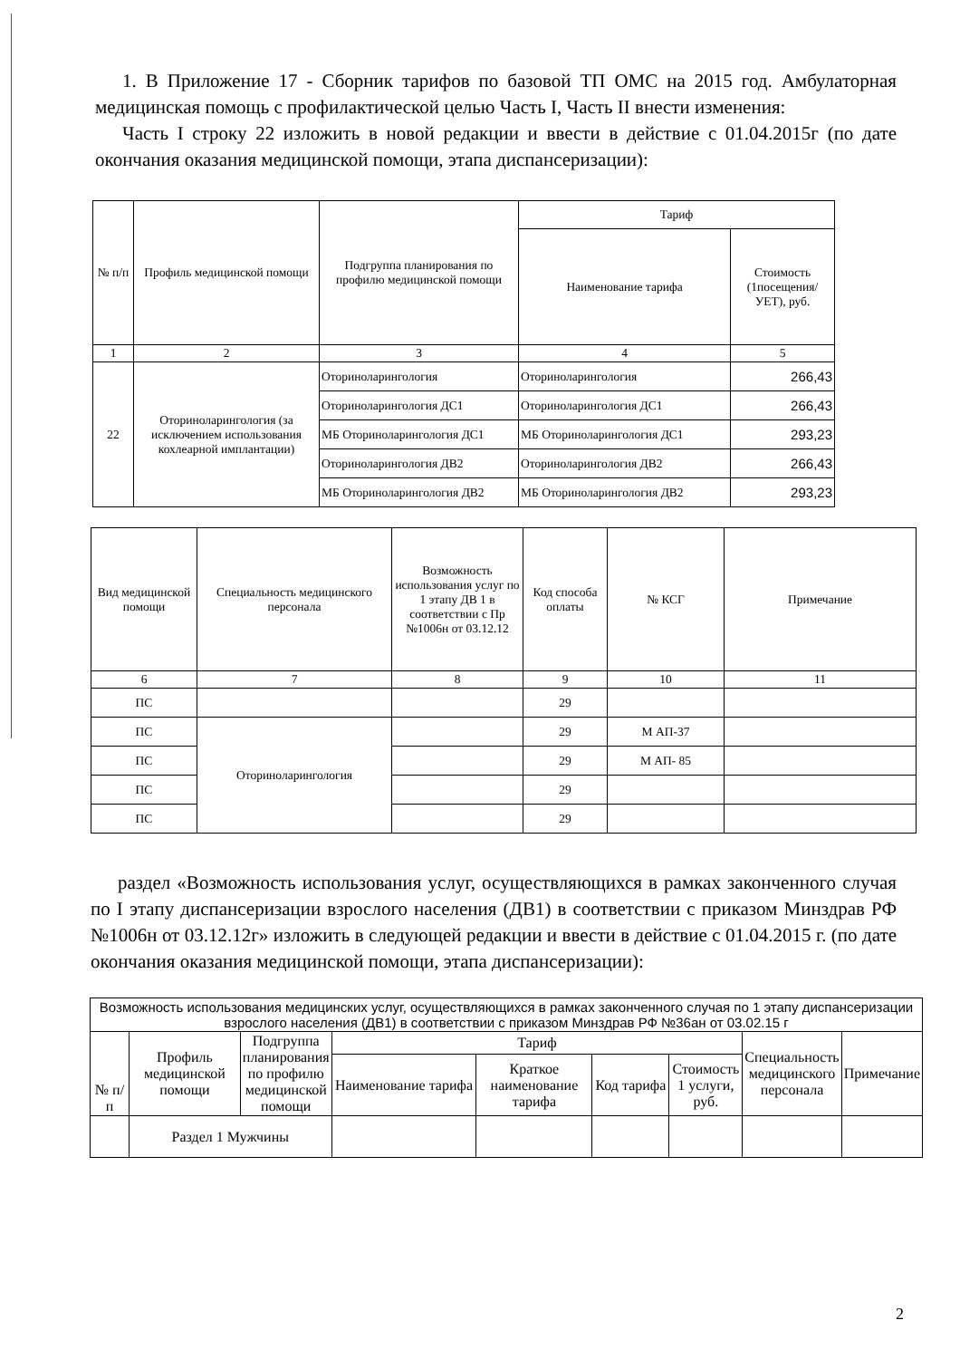1. В Приложение 17 - Сборник тарифов по базовой ТП ОМС на 2015 год. Амбулаторная медицинская помощь с профилактической целью Часть I, Часть II внести изменения:
Часть I строку 22 изложить в новой редакции и ввести в действие с 01.04.2015г (по дате окончания оказания медицинской помощи, этапа диспансеризации):
| № п/п | Профиль медицинской помощи | Подгруппа планирования по профилю медицинской помощи | Тариф | |
| --- | --- | --- | --- | --- |
| | | | Наименование тарифа | Стоимость (1посещения/ УЕТ), руб. |
| 1 | 2 | 3 | 4 | 5 |
| 22 | Оториноларингология (за исключением использования кохлеарной имплантации) | Оториноларингология | Оториноларингология | 266,43 |
| | | Оториноларингология ДС1 | Оториноларингология ДС1 | 266,43 |
| | | МБ Оториноларингология ДС1 | МБ Оториноларингология ДС1 | 293,23 |
| | | Оториноларингология ДВ2 | Оториноларингология ДВ2 | 266,43 |
| | | МБ Оториноларингология ДВ2 | МБ Оториноларингология ДВ2 | 293,23 |
| Вид медицинской помощи | Специальность медицинского персонала | Возможность использования услуг по 1 этапу ДВ 1 в соответствии с Пр №1006н от 03.12.12 | Код способа оплаты | № КСГ | Примечание |
| --- | --- | --- | --- | --- | --- |
| 6 | 7 | 8 | 9 | 10 | 11 |
| ПС | | | 29 | | |
| ПС | Оториноларингология | | 29 | М АП-37 | |
| ПС | | | 29 | М АП- 85 | |
| ПС | | | 29 | | |
| ПС | | | 29 | | |
раздел «Возможность использования услуг, осуществляющихся в рамках законченного случая по I этапу диспансеризации взрослого населения (ДВ1) в соответствии с приказом Минздрав РФ №1006н от 03.12.12г» изложить в следующей редакции и ввести в действие с 01.04.2015 г. (по дате окончания оказания медицинской помощи, этапа диспансеризации):
| Возможность использования медицинских услуг, осуществляющихся в рамках законченного случая по 1 этапу диспансеризации взрослого населения (ДВ1) в соответствии с приказом Минздрав РФ №36ан от 03.02.15 г | | | | | | | | |
| № п/п | Профиль медицинской помощи | Подгруппа планирования по профилю медицинской помощи | Тариф | | | | Специальность медицинского персонала | Примечание |
| | | | Наименование тарифа | Краткое наименование тарифа | Код тарифа | Стоимость 1 услуги, руб. | | |
| | Раздел 1 Мужчины | | | | | | | |
2